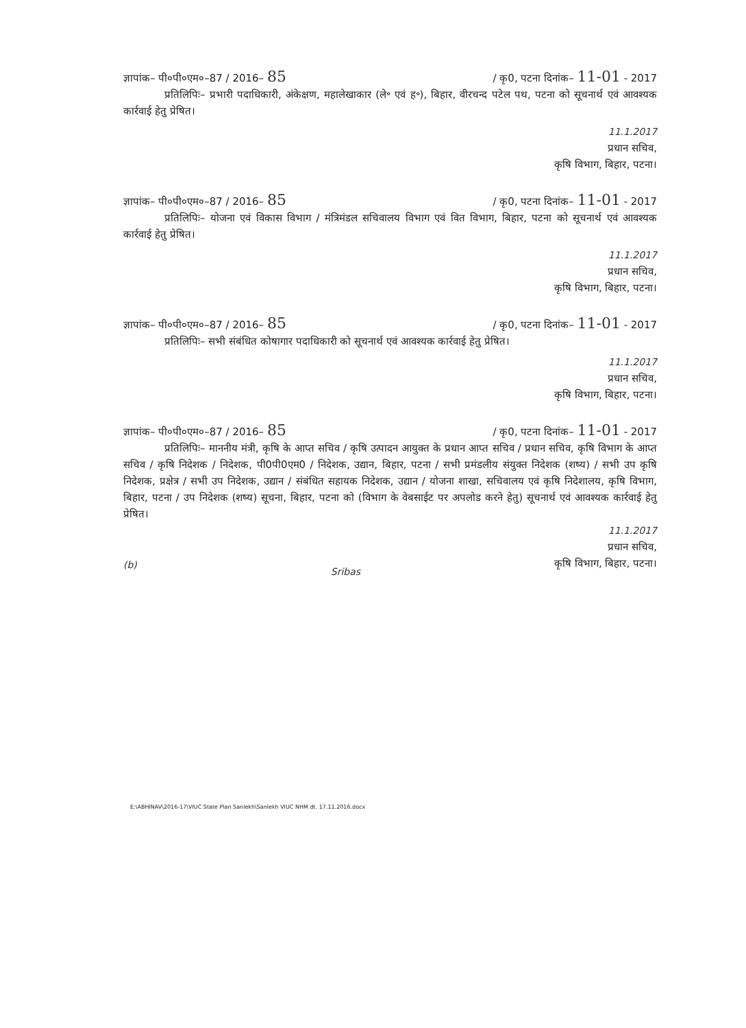ज्ञापांक– पी०पी०एम०–87 / 2016– 85 / कृ0, पटना दिनांक– 11-01 - 2017
प्रतिलिपिः– प्रभारी पदाधिकारी, अंकेक्षण, महालेखाकार (ले॰ एवं ह॰), बिहार, वीरचन्द पटेल पथ, पटना को सूचनार्थ एवं आवश्यक कार्रवाई हेतु प्रेषित।
11.1.2017
प्रधान सचिव,
कृषि विभाग, बिहार, पटना।
ज्ञापांक– पी०पी०एम०–87 / 2016– 85 / कृ0, पटना दिनांक– 11-01 - 2017
प्रतिलिपिः– योजना एवं विकास विभाग / मंत्रिमंडल सचिवालय विभाग एवं वित विभाग, बिहार, पटना को सूचनार्थ एवं आवश्यक कार्रवाई हेतु प्रेषित।
11.1.2017
प्रधान सचिव,
कृषि विभाग, बिहार, पटना।
ज्ञापांक– पी०पी०एम०–87 / 2016– 85 / कृ0, पटना दिनांक– 11-01 - 2017
प्रतिलिपिः– सभी संबंधित कोषागार पदाधिकारी को सूचनार्थ एवं आवश्यक कार्रवाई हेतु प्रेषित।
11.1.2017
प्रधान सचिव,
कृषि विभाग, बिहार, पटना।
ज्ञापांक– पी०पी०एम०–87 / 2016– 85 / कृ0, पटना दिनांक– 11-01 - 2017
प्रतिलिपिः– माननीय मंत्री, कृषि के आप्त सचिव / कृषि उत्पादन आयुक्त के प्रधान आप्त सचिव / प्रधान सचिव, कृषि विभाग के आप्त सचिव / कृषि निदेशक / निदेशक, पी0पी0एम0 / निदेशक, उद्यान, बिहार, पटना / सभी प्रमंडलीय संयुक्त निदेशक (शष्य) / सभी उप कृषि निदेशक, प्रक्षेत्र / सभी उप निदेशक, उद्यान / संबंधित सहायक निदेशक, उद्यान / योजना शाखा, सचिवालय एवं कृषि निदेशालय, कृषि विभाग, बिहार, पटना / उप निदेशक (शष्य) सूचना, बिहार, पटना को (विभाग के वेबसाईट पर अपलोड करने हेतु) सूचनार्थ एवं आवश्यक कार्रवाई हेतु प्रेषित।
(b) Sribas
11.1.2017
प्रधान सचिव,
कृषि विभाग, बिहार, पटना।
E:\ABHINAV\2016-17\VIUC State Plan Sanlekh\Sanlekh VIUC NHM dt. 17.11.2016.docx